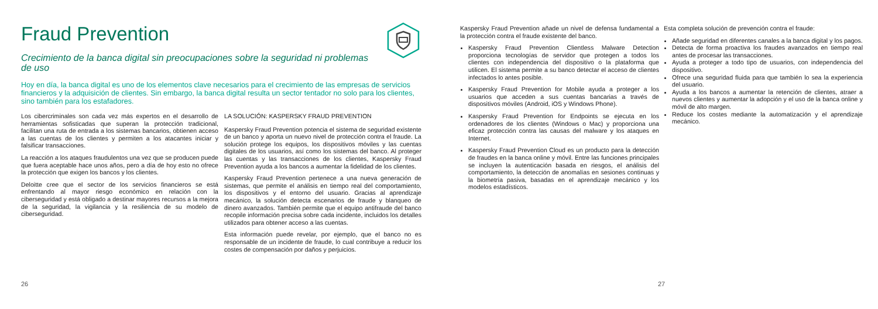Fraud Prevention
Crecimiento de la banca digital sin preocupaciones sobre la seguridad ni problemas de uso
Hoy en día, la banca digital es uno de los elementos clave necesarios para el crecimiento de las empresas de servicios financieros y la adquisición de clientes. Sin embargo, la banca digital resulta un sector tentador no solo para los clientes, sino también para los estafadores.
Los cibercriminales son cada vez más expertos en el desarrollo de herramientas sofisticadas que superan la protección tradicional, facilitan una ruta de entrada a los sistemas bancarios, obtienen acceso a las cuentas de los clientes y permiten a los atacantes iniciar y falsificar transacciones.
La reacción a los ataques fraudulentos una vez que se producen puede que fuera aceptable hace unos años, pero a día de hoy esto no ofrece la protección que exigen los bancos y los clientes.
Deloitte cree que el sector de los servicios financieros se está enfrentando al mayor riesgo económico en relación con la ciberseguridad y está obligado a destinar mayores recursos a la mejora de la seguridad, la vigilancia y la resiliencia de su modelo de ciberseguridad.
LA SOLUCIÓN: KASPERSKY FRAUD PREVENTION
Kaspersky Fraud Prevention potencia el sistema de seguridad existente de un banco y aporta un nuevo nivel de protección contra el fraude. La solución protege los equipos, los dispositivos móviles y las cuentas digitales de los usuarios, así como los sistemas del banco. Al proteger las cuentas y las transacciones de los clientes, Kaspersky Fraud Prevention ayuda a los bancos a aumentar la fidelidad de los clientes.
Kaspersky Fraud Prevention pertenece a una nueva generación de sistemas, que permite el análisis en tiempo real del comportamiento, los dispositivos y el entorno del usuario. Gracias al aprendizaje mecánico, la solución detecta escenarios de fraude y blanqueo de dinero avanzados. También permite que el equipo antifraude del banco recopile información precisa sobre cada incidente, incluidos los detalles utilizados para obtener acceso a las cuentas.
Esta información puede revelar, por ejemplo, que el banco no es responsable de un incidente de fraude, lo cual contribuye a reducir los costes de compensación por daños y perjuicios.
26
Kaspersky Fraud Prevention añade un nivel de defensa fundamental a la protección contra el fraude existente del banco.
Kaspersky Fraud Prevention Clientless Malware Detection proporciona tecnologías de servidor que protegen a todos los clientes con independencia del dispositivo o la plataforma que utilicen. El sistema permite a su banco detectar el acceso de clientes infectados lo antes posible.
Kaspersky Fraud Prevention for Mobile ayuda a proteger a los usuarios que acceden a sus cuentas bancarias a través de dispositivos móviles (Android, iOS y Windows Phone).
Kaspersky Fraud Prevention for Endpoints se ejecuta en los ordenadores de los clientes (Windows o Mac) y proporciona una eficaz protección contra las causas del malware y los ataques en Internet.
Kaspersky Fraud Prevention Cloud es un producto para la detección de fraudes en la banca online y móvil. Entre las funciones principales se incluyen la autenticación basada en riesgos, el análisis del comportamiento, la detección de anomalías en sesiones continuas y la biometría pasiva, basadas en el aprendizaje mecánico y los modelos estadísticos.
Esta completa solución de prevención contra el fraude:
Añade seguridad en diferentes canales a la banca digital y los pagos.
Detecta de forma proactiva los fraudes avanzados en tiempo real antes de procesar las transacciones.
Ayuda a proteger a todo tipo de usuarios, con independencia del dispositivo.
Ofrece una seguridad fluida para que también lo sea la experiencia del usuario.
Ayuda a los bancos a aumentar la retención de clientes, atraer a nuevos clientes y aumentar la adopción y el uso de la banca online y móvil de alto margen.
Reduce los costes mediante la automatización y el aprendizaje mecánico.
27